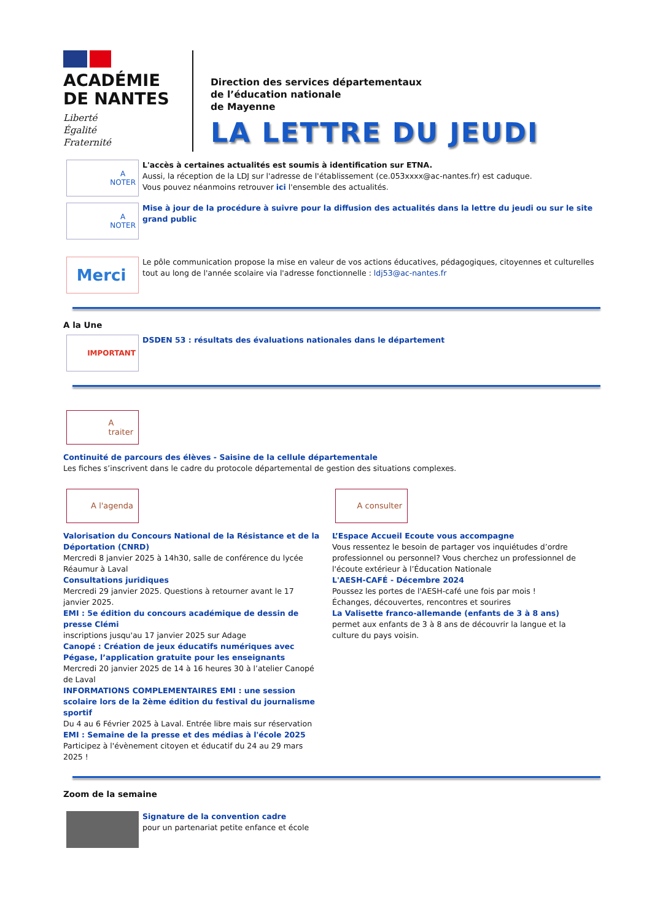ACADÉMIE
DE NANTES
Liberté
Égalité
Fraternité
Direction des services départementaux
de l’éducation nationale
de Mayenne
LA LETTRE DU JEUDI
A
NOTER
L'accès à certaines actualités est soumis à identification sur ETNA.
Aussi, la réception de la LDJ sur l'adresse de l'établissement (ce.053xxxx@ac-nantes.fr) est caduque.
Vous pouvez néanmoins retrouver ici l'ensemble des actualités.
A
NOTER
Mise à jour de la procédure à suivre pour la diffusion des actualités dans la lettre du jeudi ou sur le site grand public
Merci
Le pôle communication propose la mise en valeur de vos actions éducatives, pédagogiques, citoyennes et culturelles tout au long de l'année scolaire via l'adresse fonctionnelle : ldj53@ac-nantes.fr
A la Une
IMPORTANT
DSDEN 53 : résultats des évaluations nationales dans le département
A
traiter
Continuité de parcours des élèves - Saisine de la cellule départementale
Les fiches s’inscrivent dans le cadre du protocole départemental de gestion des situations complexes.
A l'agenda
Valorisation du Concours National de la Résistance et de la Déportation (CNRD)
Mercredi 8 janvier 2025 à 14h30, salle de conférence du lycée Réaumur à Laval
Consultations juridiques
Mercredi 29 janvier 2025. Questions à retourner avant le 17 janvier 2025.
EMI : 5e édition du concours académique de dessin de presse Clémi
inscriptions jusqu'au 17 janvier 2025 sur Adage
Canopé : Création de jeux éducatifs numériques avec Pégase, l’application gratuite pour les enseignants
Mercredi 20 janvier 2025 de 14 à 16 heures 30 à l’atelier Canopé de Laval
INFORMATIONS COMPLEMENTAIRES EMI : une session scolaire lors de la 2ème édition du festival du journalisme sportif
Du 4 au 6 Février 2025 à Laval. Entrée libre mais sur réservation
EMI : Semaine de la presse et des médias à l'école 2025
Participez à l'évènement citoyen et éducatif du 24 au 29 mars 2025 !
A consulter
L’Espace Accueil Ecoute vous accompagne
Vous ressentez le besoin de partager vos inquiétudes d’ordre professionnel ou personnel? Vous cherchez un professionnel de l'écoute extérieur à l’Éducation Nationale
L'AESH-CAFÉ - Décembre 2024
Poussez les portes de l'AESH-café une fois par mois !
Échanges, découvertes, rencontres et sourires
La Valisette franco-allemande (enfants de 3 à 8 ans)
permet aux enfants de 3 à 8 ans de découvrir la langue et la culture du pays voisin.
Zoom de la semaine
Signature de la convention cadre
pour un partenariat petite enfance et école